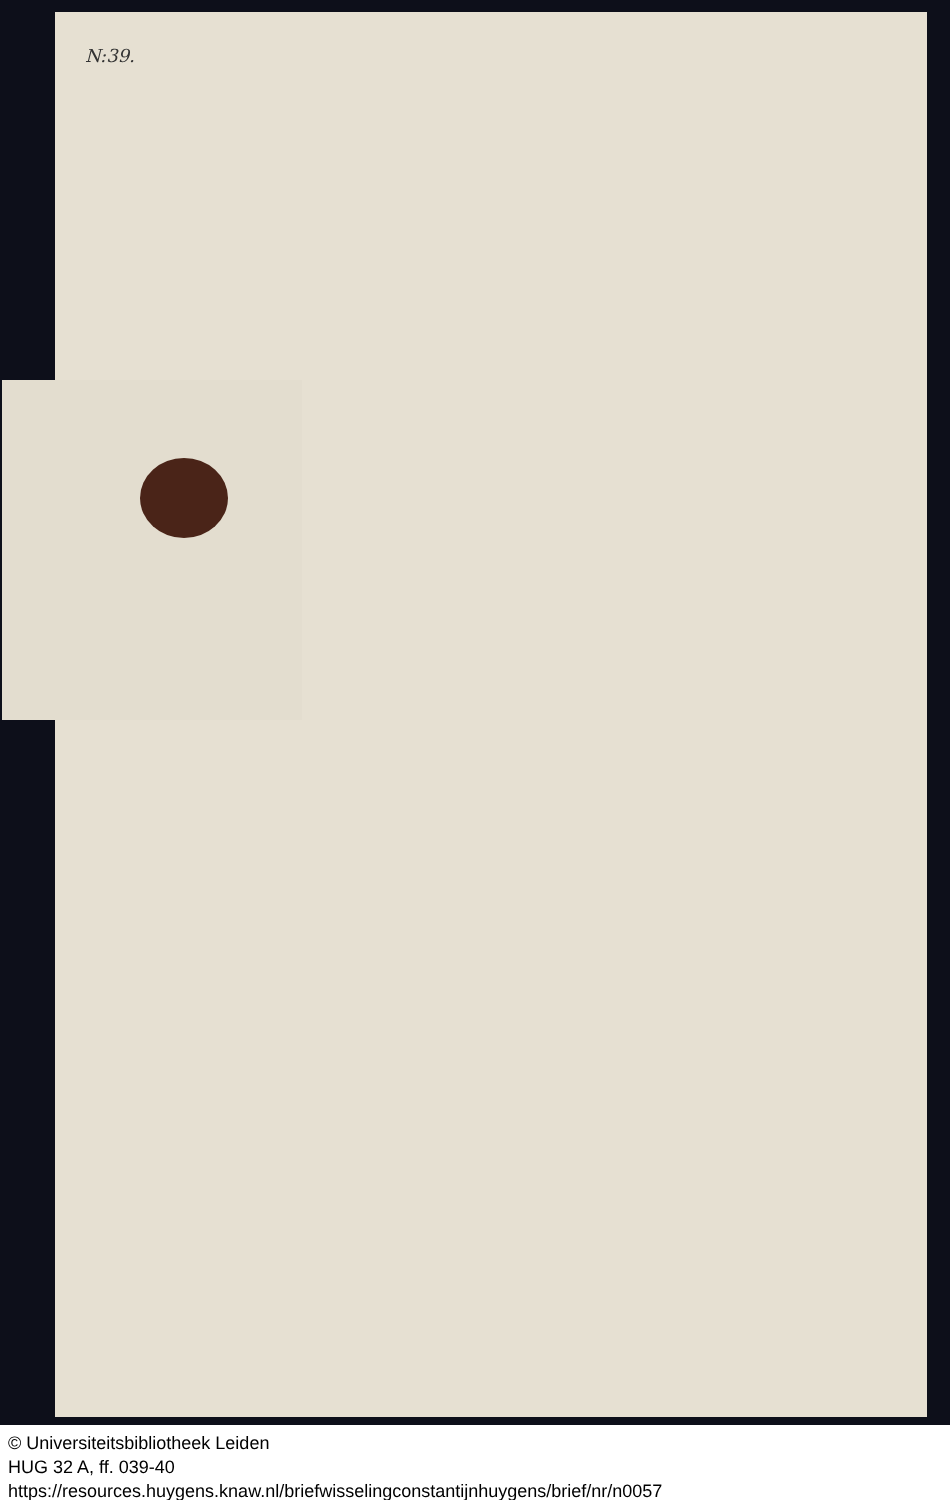N:39.
© Universiteitsbibliotheek Leiden
HUG 32 A, ff. 039-40
https://resources.huygens.knaw.nl/briefwisselingconstantijnhuygens/brief/nr/n0057